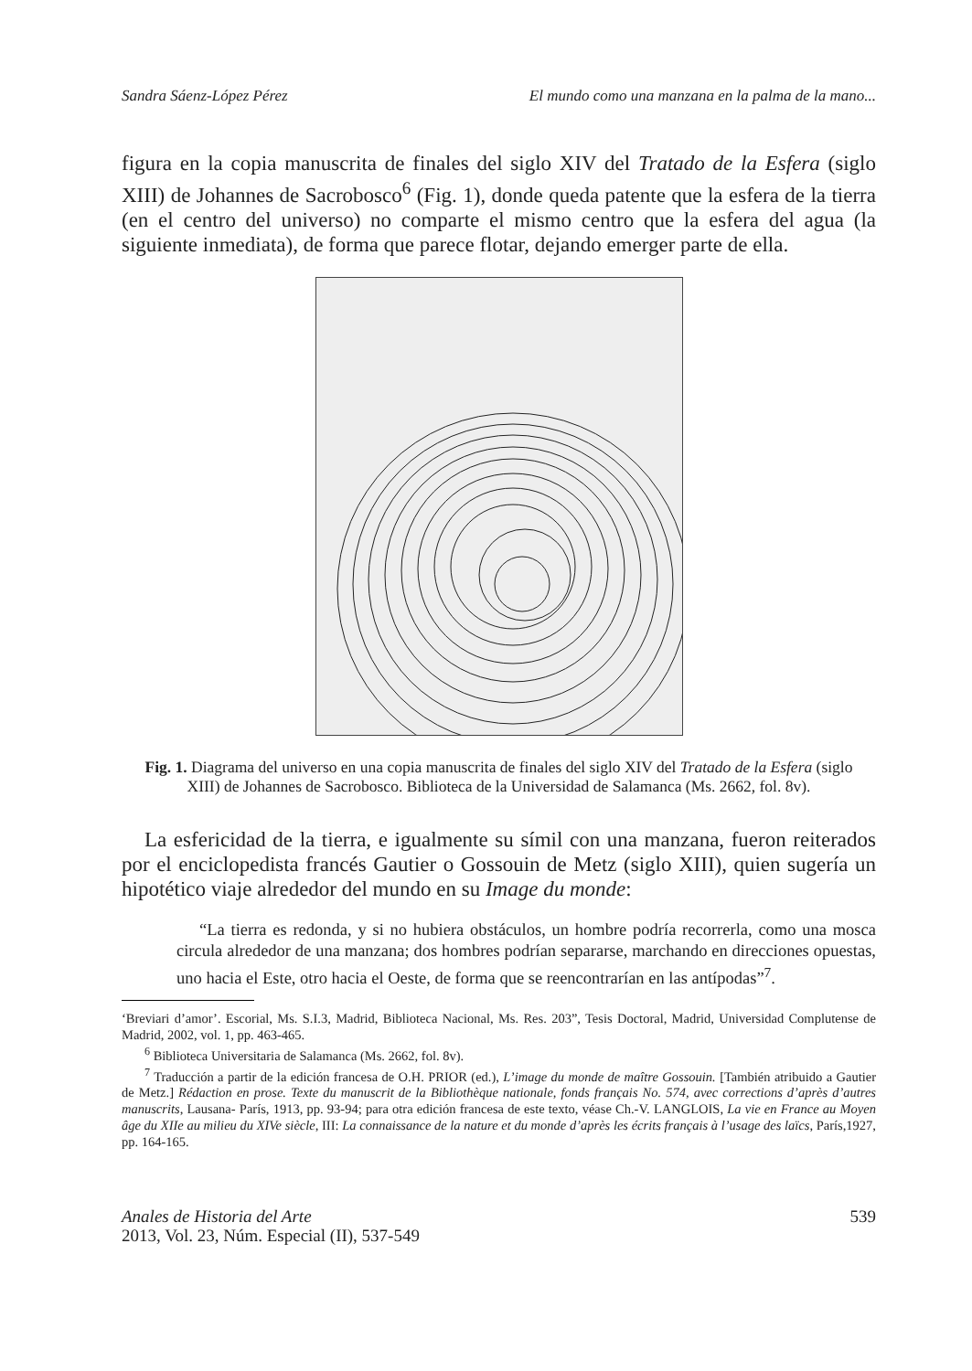Sandra Sáenz-López Pérez El mundo como una manzana en la palma de la mano...
figura en la copia manuscrita de finales del siglo XIV del Tratado de la Esfera (siglo XIII) de Johannes de Sacrobosco<sup>6</sup> (Fig. 1), donde queda patente que la esfera de la tierra (en el centro del universo) no comparte el mismo centro que la esfera del agua (la siguiente inmediata), de forma que parece flotar, dejando emerger parte de ella.
Fig. 1. Diagrama del universo en una copia manuscrita de finales del siglo XIV del Tratado de la Esfera (siglo XIII) de Johannes de Sacrobosco. Biblioteca de la Universidad de Salamanca (Ms. 2662, fol. 8v).
La esfericidad de la tierra, e igualmente su símil con una manzana, fueron reiterados por el enciclopedista francés Gautier o Gossouin de Metz (siglo XIII), quien sugería un hipotético viaje alrededor del mundo en su Image du monde:
“La tierra es redonda, y si no hubiera obstáculos, un hombre podría recorrerla, como una mosca circula alrededor de una manzana; dos hombres podrían separarse, marchando en direcciones opuestas, uno hacia el Este, otro hacia el Oeste, de forma que se reencontrarían en las antípodas”<sup>7</sup>.
‘Breviari d’amor’. Escorial, Ms. S.I.3, Madrid, Biblioteca Nacional, Ms. Res. 203”, Tesis Doctoral, Madrid, Universidad Complutense de Madrid, 2002, vol. 1, pp. 463-465.
<sup>6</sup> Biblioteca Universitaria de Salamanca (Ms. 2662, fol. 8v).
<sup>7</sup> Traducción a partir de la edición francesa de O.H. PRIOR (ed.), L’image du monde de maître Gossouin. [También atribuido a Gautier de Metz.] Rédaction en prose. Texte du manuscrit de la Bibliothèque nationale, fonds français No. 574, avec corrections d’après d’autres manuscrits, Lausana- París, 1913, pp. 93-94; para otra edición francesa de este texto, véase Ch.-V. LANGLOIS, La vie en France au Moyen âge du XIIe au milieu du XIVe siècle, III: La connaissance de la nature et du monde d’après les écrits français à l’usage des laïcs, París,1927, pp. 164-165.
Anales de Historia del Arte
2013, Vol. 23, Núm. Especial (II), 537-549
539